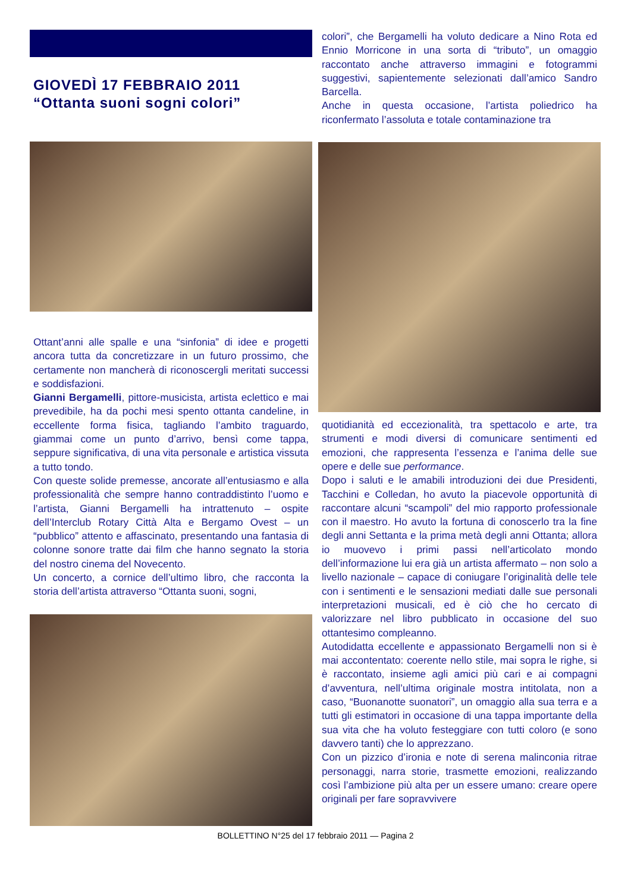GIOVEDÌ 17 FEBBRAIO 2011
“Ottanta suoni sogni colori”
Ottant’anni alle spalle e una “sinfonia” di idee e progetti ancora tutta da concretizzare in un futuro prossimo, che certamente non mancherà di riconoscergli meritati successi e soddisfazioni.
Gianni Bergamelli, pittore-musicista, artista eclettico e mai prevedibile, ha da pochi mesi spento ottanta candeline, in eccellente forma fisica, tagliando l’ambito traguardo, giammai come un punto d’arrivo, bensì come tappa, seppure significativa, di una vita personale e artistica vissuta a tutto tondo.
Con queste solide premesse, ancorate all’entusiasmo e alla professionalità che sempre hanno contraddistinto l’uomo e l’artista, Gianni Bergamelli ha intrattenuto – ospite dell’Interclub Rotary Città Alta e Bergamo Ovest – un “pubblico” attento e affascinato, presentando una fantasia di colonne sonore tratte dai film che hanno segnato la storia del nostro cinema del Novecento.
Un concerto, a cornice dell’ultimo libro, che racconta la storia dell’artista attraverso “Ottanta suoni, sogni,
colori”, che Bergamelli ha voluto dedicare a Nino Rota ed Ennio Morricone in una sorta di “tributo”, un omaggio raccontato anche attraverso immagini e fotogrammi suggestivi, sapientemente selezionati dall’amico Sandro Barcella.
Anche in questa occasione, l’artista poliedrico ha riconfermato l’assoluta e totale contaminazione tra
quotidianità ed eccezionalità, tra spettacolo e arte, tra strumenti e modi diversi di comunicare sentimenti ed emozioni, che rappresenta l’essenza e l’anima delle sue opere e delle sue performance.
Dopo i saluti e le amabili introduzioni dei due Presidenti, Tacchini e Colledan, ho avuto la piacevole opportunità di raccontare alcuni “scampoli” del mio rapporto professionale con il maestro. Ho avuto la fortuna di conoscerlo tra la fine degli anni Settanta e la prima metà degli anni Ottanta; allora io muovevo i primi passi nell’articolato mondo dell’informazione lui era già un artista affermato – non solo a livello nazionale – capace di coniugare l’originalità delle tele con i sentimenti e le sensazioni mediati dalle sue personali interpretazioni musicali, ed è ciò che ho cercato di valorizzare nel libro pubblicato in occasione del suo ottantesimo compleanno.
Autodidatta eccellente e appassionato Bergamelli non si è mai accontentato: coerente nello stile, mai sopra le righe, si è raccontato, insieme agli amici più cari e ai compagni d’avventura, nell’ultima originale mostra intitolata, non a caso, “Buonanotte suonatori”, un omaggio alla sua terra e a tutti gli estimatori in occasione di una tappa importante della sua vita che ha voluto festeggiare con tutti coloro (e sono davvero tanti) che lo apprezzano.
Con un pizzico d’ironia e note di serena malinconia ritrae personaggi, narra storie, trasmette emozioni, realizzando così l’ambizione più alta per un essere umano: creare opere originali per fare sopravvivere
BOLLETTINO N°25 del 17 febbraio 2011 — Pagina 2